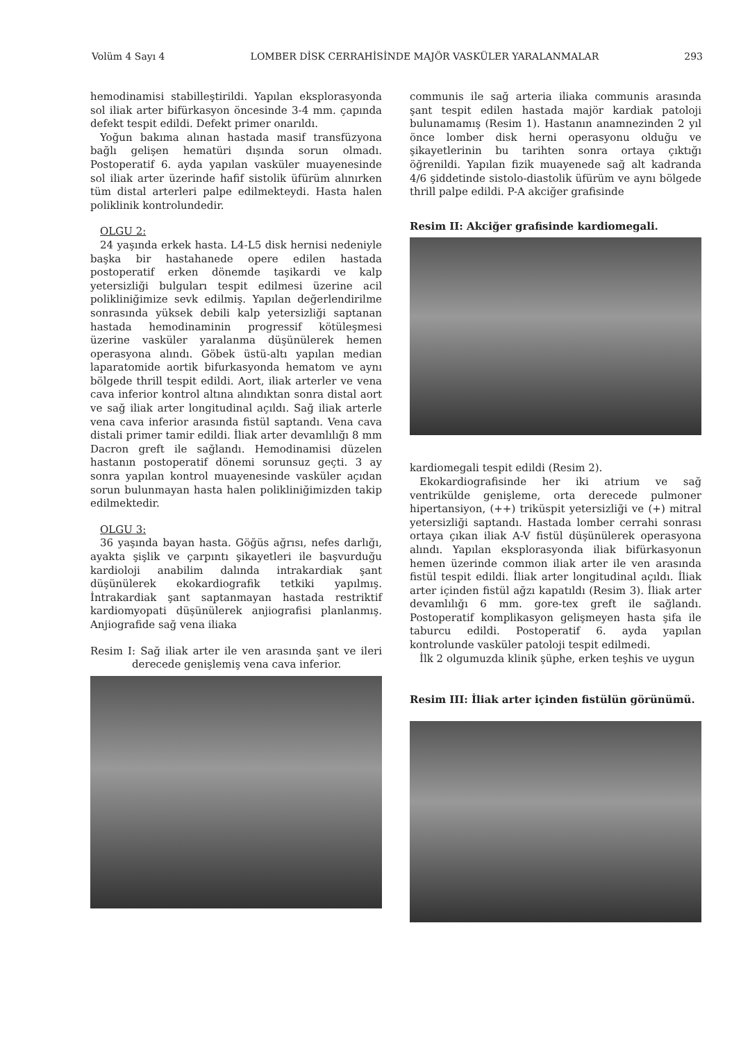Volüm 4 Sayı 4 LOMBER DİSK CERRAHİSİNDE MAJÖR VASKÜLER YARALANMALAR 293
hemodinamisi stabilleştirildi. Yapılan eksplorasyonda sol iliak arter bifürkasyon öncesinde 3-4 mm. çapında defekt tespit edildi. Defekt primer onarıldı.
Yoğun bakıma alınan hastada masif transfüzyona bağlı gelişen hematüri dışında sorun olmadı. Postoperatif 6. ayda yapılan vasküler muayenesinde sol iliak arter üzerinde hafif sistolik üfürüm alınırken tüm distal arterleri palpe edilmekteydi. Hasta halen poliklinik kontrolundedir.
OLGU 2:
24 yaşında erkek hasta. L4-L5 disk hernisi nedeniyle başka bir hastahanede opere edilen hastada postoperatif erken dönemde taşikardi ve kalp yetersizliği bulguları tespit edilmesi üzerine acil polikliniğimize sevk edilmiş. Yapılan değerlendirilme sonrasında yüksek debili kalp yetersizliği saptanan hastada hemodinaminin progressif kötüleşmesi üzerine vasküler yaralanma düşünülerek hemen operasyona alındı. Göbek üstü-altı yapılan median laparatomide aortik bifurkasyonda hematom ve aynı bölgede thrill tespit edildi. Aort, iliak arterler ve vena cava inferior kontrol altına alındıktan sonra distal aort ve sağ iliak arter longitudinal açıldı. Sağ iliak arterle vena cava inferior arasında fistül saptandı. Vena cava distali primer tamir edildi. İliak arter devamlılığı 8 mm Dacron greft ile sağlandı. Hemodinamisi düzelen hastanın postoperatif dönemi sorunsuz geçti. 3 ay sonra yapılan kontrol muayenesinde vasküler açıdan sorun bulunmayan hasta halen polikliniğimizden takip edilmektedir.
OLGU 3:
36 yaşında bayan hasta. Göğüs ağrısı, nefes darlığı, ayakta şişlik ve çarpıntı şikayetleri ile başvurduğu kardioloji anabilim dalında intrakardiak şant düşünülerek ekokardiografik tetkiki yapılmış. İntrakardiak şant saptanmayan hastada restriktif kardiomyopati düşünülerek anjiografisi planlanmış. Anjiografide sağ vena iliaka
Resim I: Sağ iliak arter ile ven arasında şant ve ileri derecede genişlemiş vena cava inferior.
communis ile sağ arteria iliaka communis arasında şant tespit edilen hastada majör kardiak patoloji bulunamamış (Resim 1). Hastanın anamnezinden 2 yıl önce lomber disk herni operasyonu olduğu ve şikayetlerinin bu tarihten sonra ortaya çıktığı öğrenildi. Yapılan fizik muayenede sağ alt kadranda 4/6 şiddetinde sistolo-diastolik üfürüm ve aynı bölgede thrill palpe edildi. P-A akciğer grafisinde
Resim II: Akciğer grafisinde kardiomegali.
kardiomegali tespit edildi (Resim 2).
Ekokardiografisinde her iki atrium ve sağ ventrikülde genişleme, orta derecede pulmoner hipertansiyon, (++) triküspit yetersizliği ve (+) mitral yetersizliği saptandı. Hastada lomber cerrahi sonrası ortaya çıkan iliak A-V fistül düşünülerek operasyona alındı. Yapılan eksplorasyonda iliak bifürkasyonun hemen üzerinde common iliak arter ile ven arasında fistül tespit edildi. İliak arter longitudinal açıldı. İliak arter içinden fistül ağzı kapatıldı (Resim 3). İliak arter devamlılığı 6 mm. gore-tex greft ile sağlandı. Postoperatif komplikasyon gelişmeyen hasta şifa ile taburcu edildi. Postoperatif 6. ayda yapılan kontrolunde vasküler patoloji tespit edilmedi.
İlk 2 olgumuzda klinik şüphe, erken teşhis ve uygun
Resim III: İliak arter içinden fistülün görünümü.